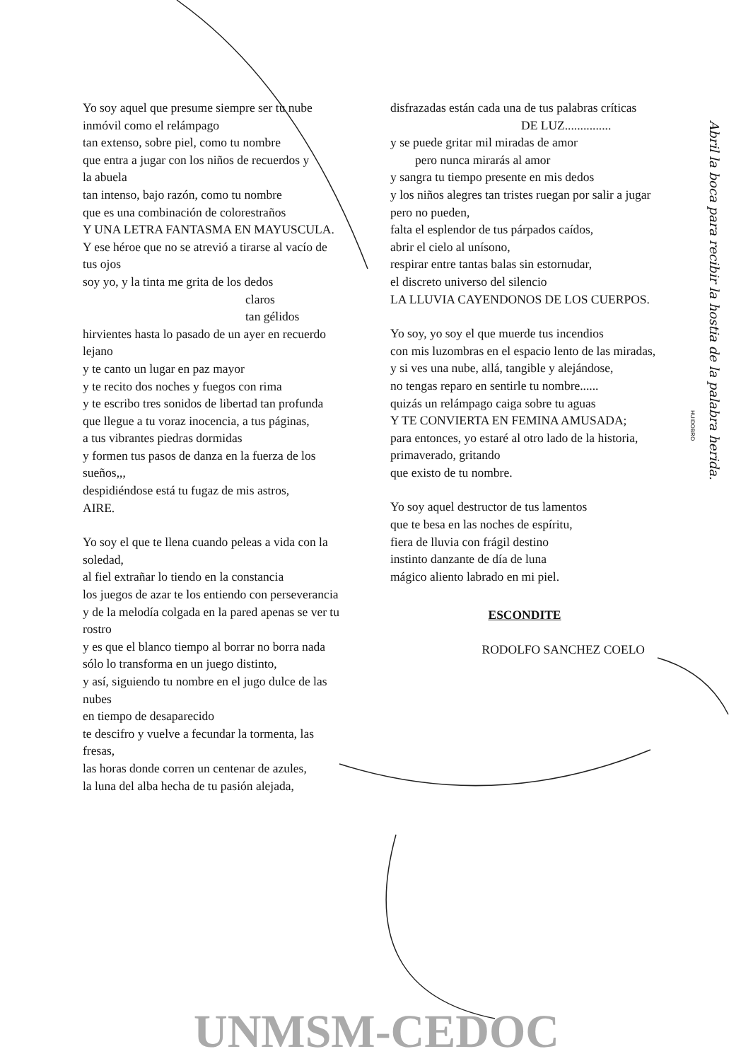Yo soy aquel que presume siempre ser tu nube
inmóvil como el relámpago
tan extenso, sobre piel, como tu nombre
que entra a jugar con los niños de recuerdos y
la abuela
tan intenso, bajo razón, como tu nombre
que es una combinación de colorestraños
Y UNA LETRA FANTASMA EN MAYUSCULA.
Y ese héroe que no se atrevió a tirarse al vacío de tus ojos
soy yo, y la tinta me grita de los dedos
claros
tan gélidos
hirvientes hasta lo pasado de un ayer en recuerdo lejano
y te canto un lugar en paz mayor
y te recito dos noches y fuegos con rima
y te escribo tres sonidos de libertad tan profunda
que llegue a tu voraz inocencia, a tus páginas,
a tus vibrantes piedras dormidas
y formen tus pasos de danza en la fuerza de los sueños,,,
despidiéndose está tu fugaz de mis astros,
AIRE.
Yo soy el que te llena cuando peleas a vida con la soledad,
al fiel extrañar lo tiendo en la constancia
los juegos de azar te los entiendo con perseverancia
y de la melodía colgada en la pared apenas se ver tu rostro
y es que el blanco tiempo al borrar no borra nada
sólo lo transforma en un juego distinto,
y así, siguiendo tu nombre en el jugo dulce de las nubes
en tiempo de desaparecido
te descifro y vuelve a fecundar la tormenta, las fresas,
las horas donde corren un centenar de azules,
la luna del alba hecha de tu pasión alejada,
disfrazadas están cada una de tus palabras críticas
DE LUZ...............
y se puede gritar mil miradas de amor
pero nunca mirarás al amor
y sangra tu tiempo presente en mis dedos
y los niños alegres tan tristes ruegan por salir a jugar
pero no pueden,
falta el esplendor de tus párpados caídos,
abrir el cielo al unísono,
respirar entre tantas balas sin estornudar,
el discreto universo del silencio
LA LLUVIA CAYENDONOS DE LOS CUERPOS.
Yo soy, yo soy el que muerde tus incendios
con mis luzombras en el espacio lento de las miradas,
y si ves una nube, allá, tangible y alejándose,
no tengas reparo en sentirle tu nombre......
quizás un relámpago caiga sobre tu aguas
Y TE CONVIERTA EN FEMINA AMUSADA;
para entonces, yo estaré al otro lado de la historia,
primaverado, gritando
que existo de tu nombre.
Yo soy aquel destructor de tus lamentos
que te besa en las noches de espíritu,
fiera de lluvia con frágil destino
instinto danzante de día de luna
mágico aliento labrado en mi piel.
ESCONDITE
RODOLFO SANCHEZ COELO
Abril la boca para recibir la hostia de la palabra herida.
HUIDOBRO
UNMSM-CEDOC